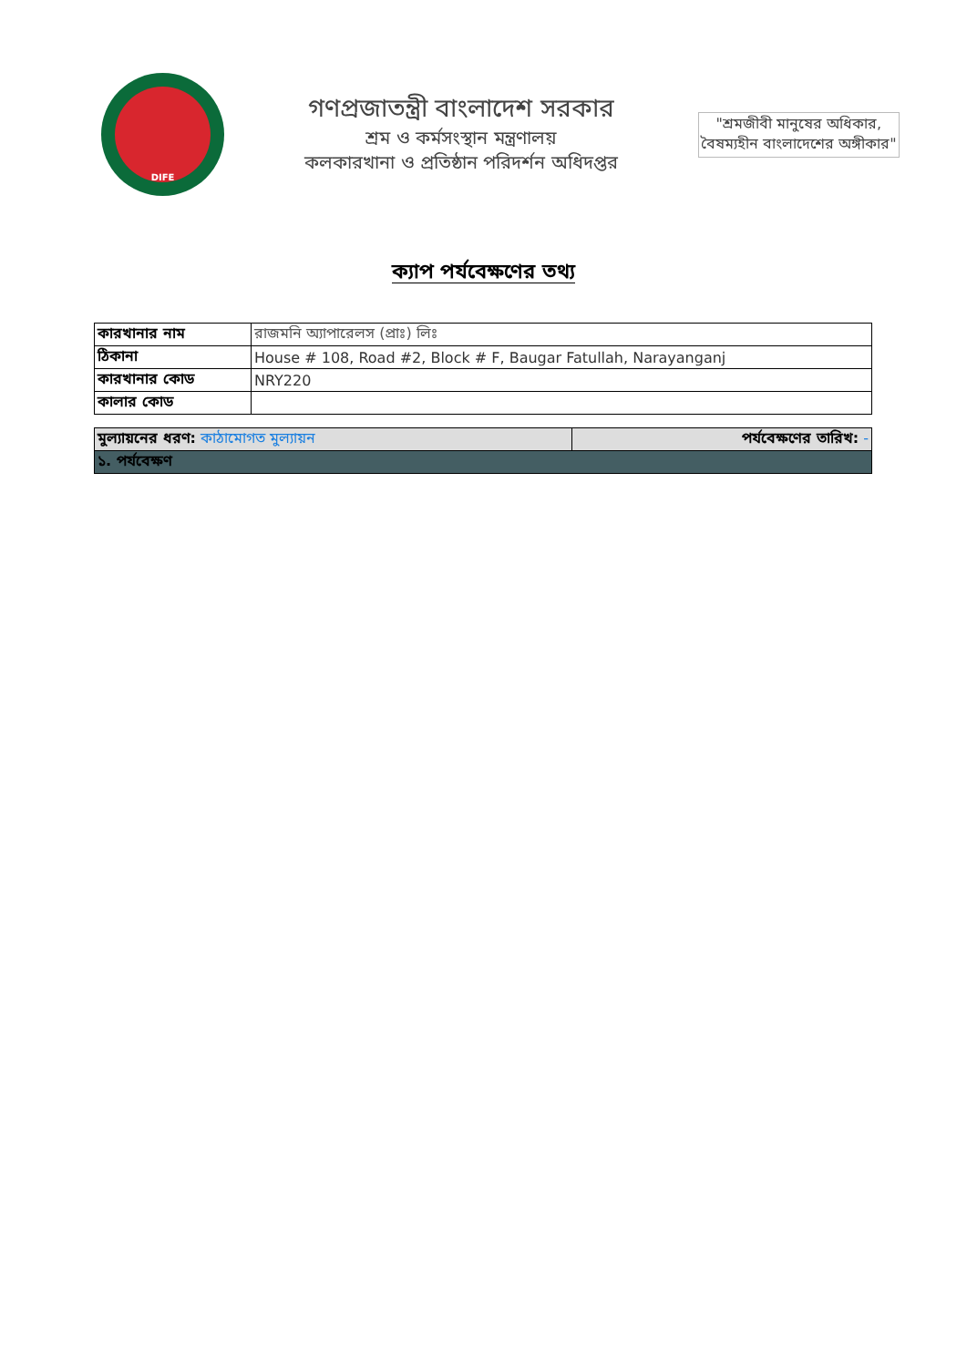DIFE
গণপ্রজাতন্ত্রী বাংলাদেশ সরকার
শ্রম ও কর্মসংস্থান মন্ত্রণালয়
কলকারখানা ও প্রতিষ্ঠান পরিদর্শন অধিদপ্তর
"শ্রমজীবী মানুষের অধিকার,
বৈষম্যহীন বাংলাদেশের অঙ্গীকার"
ক্যাপ পর্যবেক্ষণের তথ্য
| কারখানার নাম | রাজমনি অ্যাপারেলস (প্রাঃ) লিঃ |
| ঠিকানা | House # 108, Road #2, Block # F, Baugar Fatullah, Narayanganj |
| কারখানার কোড | NRY220 |
| কালার কোড | |
| মুল্যায়নের ধরণ: কাঠামোগত মুল্যায়ন | পর্যবেক্ষণের তারিখ: - |
| ১. পর্যবেক্ষণ | |